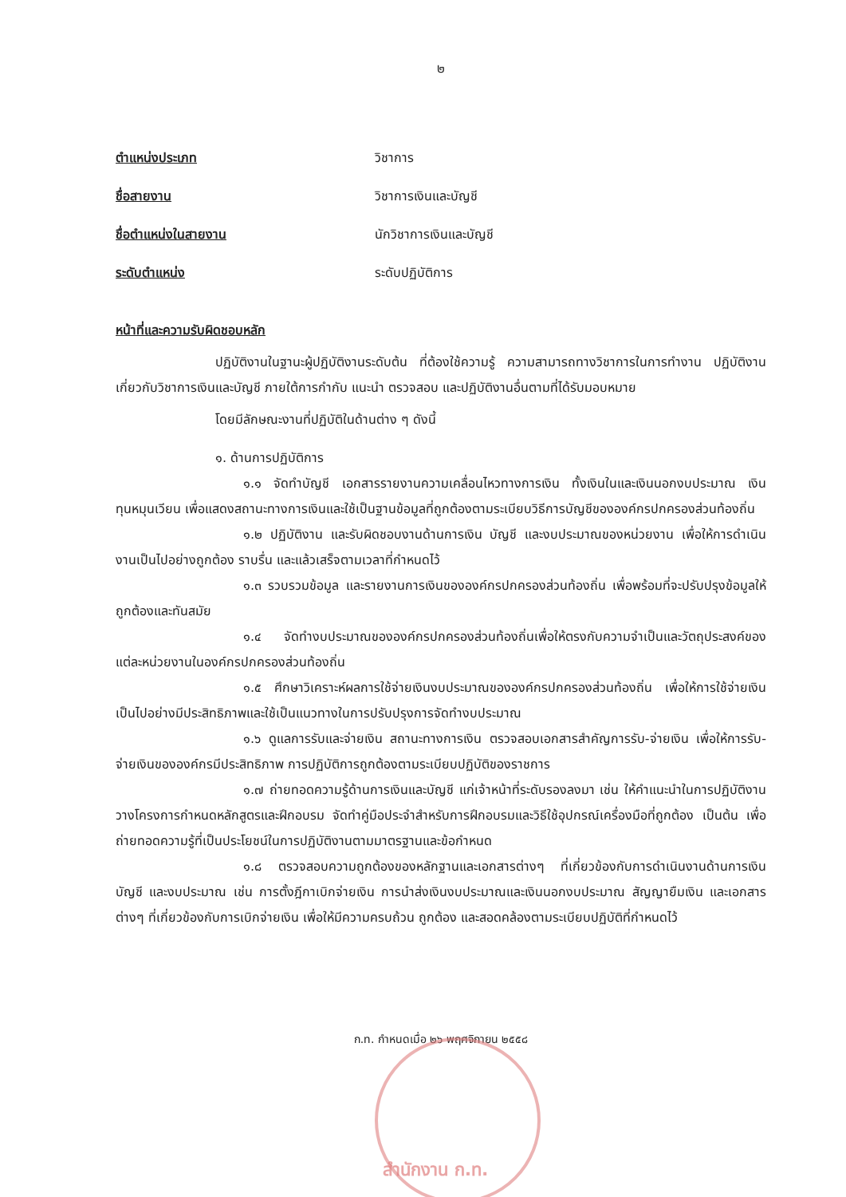๒
ตำแหน่งประเภท วิชาการ
ชื่อสายงาน วิชาการเงินและบัญชี
ชื่อตำแหน่งในสายงาน นักวิชาการเงินและบัญชี
ระดับตำแหน่ง ระดับปฏิบัติการ
หน้าที่และความรับผิดชอบหลัก
ปฏิบัติงานในฐานะผู้ปฏิบัติงานระดับต้น ที่ต้องใช้ความรู้ ความสามารถทางวิชาการในการทำงาน ปฏิบัติงานเกี่ยวกับวิชาการเงินและบัญชี ภายใต้การกำกับ แนะนำ ตรวจสอบ และปฏิบัติงานอื่นตามที่ได้รับมอบหมาย
โดยมีลักษณะงานที่ปฏิบัติในด้านต่าง ๆ ดังนี้
๑. ด้านการปฏิบัติการ
๑.๑ จัดทำบัญชี เอกสารรายงานความเคลื่อนไหวทางการเงิน ทั้งเงินในและเงินนอกงบประมาณ เงินทุนหมุนเวียน เพื่อแสดงสถานะทางการเงินและใช้เป็นฐานข้อมูลที่ถูกต้องตามระเบียบวิธีการบัญชีขององค์กรปกครองส่วนท้องถิ่น
๑.๒ ปฏิบัติงาน และรับผิดชอบงานด้านการเงิน บัญชี และงบประมาณของหน่วยงาน เพื่อให้การดำเนินงานเป็นไปอย่างถูกต้อง ราบรื่น และแล้วเสร็จตามเวลาที่กำหนดไว้
๑.๓ รวบรวมข้อมูล และรายงานการเงินขององค์กรปกครองส่วนท้องถิ่น เพื่อพร้อมที่จะปรับปรุงข้อมูลให้ถูกต้องและทันสมัย
๑.๔ จัดทำงบประมาณขององค์กรปกครองส่วนท้องถิ่นเพื่อให้ตรงกับความจำเป็นและวัตถุประสงค์ของแต่ละหน่วยงานในองค์กรปกครองส่วนท้องถิ่น
๑.๕ ศึกษาวิเคราะห์ผลการใช้จ่ายเงินงบประมาณขององค์กรปกครองส่วนท้องถิ่น เพื่อให้การใช้จ่ายเงินเป็นไปอย่างมีประสิทธิภาพและใช้เป็นแนวทางในการปรับปรุงการจัดทำงบประมาณ
๑.๖ ดูแลการรับและจ่ายเงิน สถานะทางการเงิน ตรวจสอบเอกสารสำคัญการรับ-จ่ายเงิน เพื่อให้การรับ-จ่ายเงินขององค์กรมีประสิทธิภาพ การปฏิบัติการถูกต้องตามระเบียบปฏิบัติของราชการ
๑.๗ ถ่ายทอดความรู้ด้านการเงินและบัญชี แก่เจ้าหน้าที่ระดับรองลงมา เช่น ให้คำแนะนำในการปฏิบัติงาน วางโครงการกำหนดหลักสูตรและฝึกอบรม จัดทำคู่มือประจำสำหรับการฝึกอบรมและวิธีใช้อุปกรณ์เครื่องมือที่ถูกต้อง เป็นต้น เพื่อถ่ายทอดความรู้ที่เป็นประโยชน์ในการปฏิบัติงานตามมาตรฐานและข้อกำหนด
๑.๘ ตรวจสอบความถูกต้องของหลักฐานและเอกสารต่างๆ ที่เกี่ยวข้องกับการดำเนินงานด้านการเงิน บัญชี และงบประมาณ เช่น การตั้งฎีกาเบิกจ่ายเงิน การนำส่งเงินงบประมาณและเงินนอกงบประมาณ สัญญายืมเงิน และเอกสารต่างๆ ที่เกี่ยวข้องกับการเบิกจ่ายเงิน เพื่อให้มีความครบถ้วน ถูกต้อง และสอดคล้องตามระเบียบปฏิบัติที่กำหนดไว้
ก.ท. กำหนดเมื่อ ๒๖ พฤศจิกายน ๒๕๕๘
สำนักงาน ก.ท.